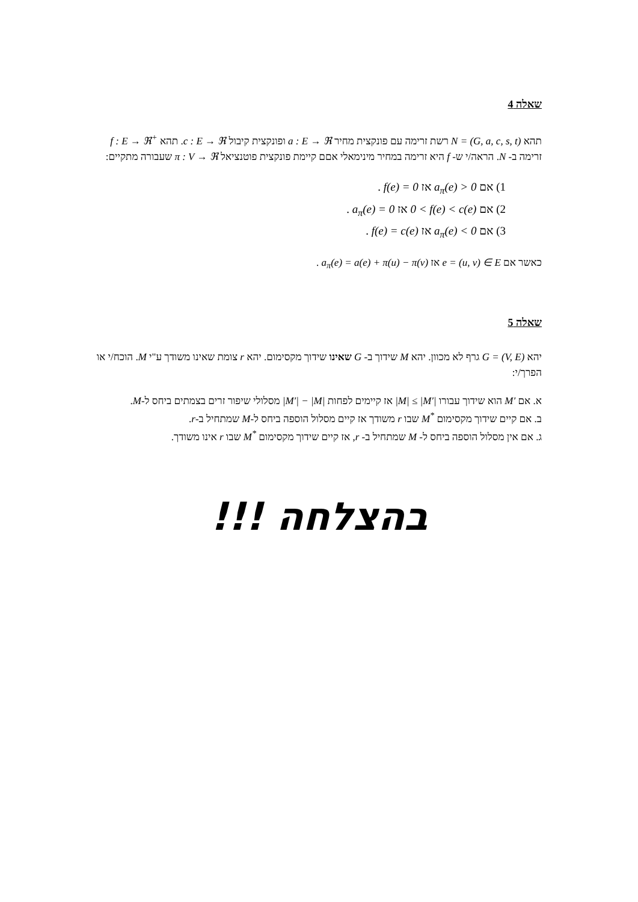שאלה 4
תהא N = (G, a, c, s, t) רשת זרימה עם פונקצית מחיר a : E → ℜ ופונקצית קיבול c : E → ℜ. תהא f : E → ℜ<sup>+</sup> זרימה ב- N. הראה/י ש- f היא זרימה במחיר מינימאלי אםם קיימת פונקצית פוטנציאל π : V → ℜ שעבורה מתקיים:
1) אם a<sub>π</sub>(e) > 0 אז f(e) = 0 .
2) אם 0 < f(e) < c(e) אז a<sub>π</sub>(e) = 0 .
3) אם a<sub>π</sub>(e) < 0 אז f(e) = c(e) .
כאשר אם e = (u, v) ∈ E אז a<sub>π</sub>(e) = a(e) + π(u) − π(v) .
שאלה 5
יהא G = (V, E) גרף לא מכוון. יהא M שידוך ב- G שאינו שידוך מקסימום. יהא r צומת שאינו משודך ע"י M. הוכח/י או הפרך/י:
א. אם M′ הוא שידוך עבורו |M| ≤ |M′| אז קיימים לפחות |M′| − |M| מסלולי שיפור זרים בצמתים ביחס ל-M.
ב. אם קיים שידוך מקסימום M<sup>*</sup> שבו r משודך אז קיים מסלול הוספה ביחס ל-M שמתחיל ב-r.
ג. אם אין מסלול הוספה ביחס ל- M שמתחיל ב- r, אז קיים שידוך מקסימום M<sup>*</sup> שבו r אינו משודך.
בהצלחה !!!